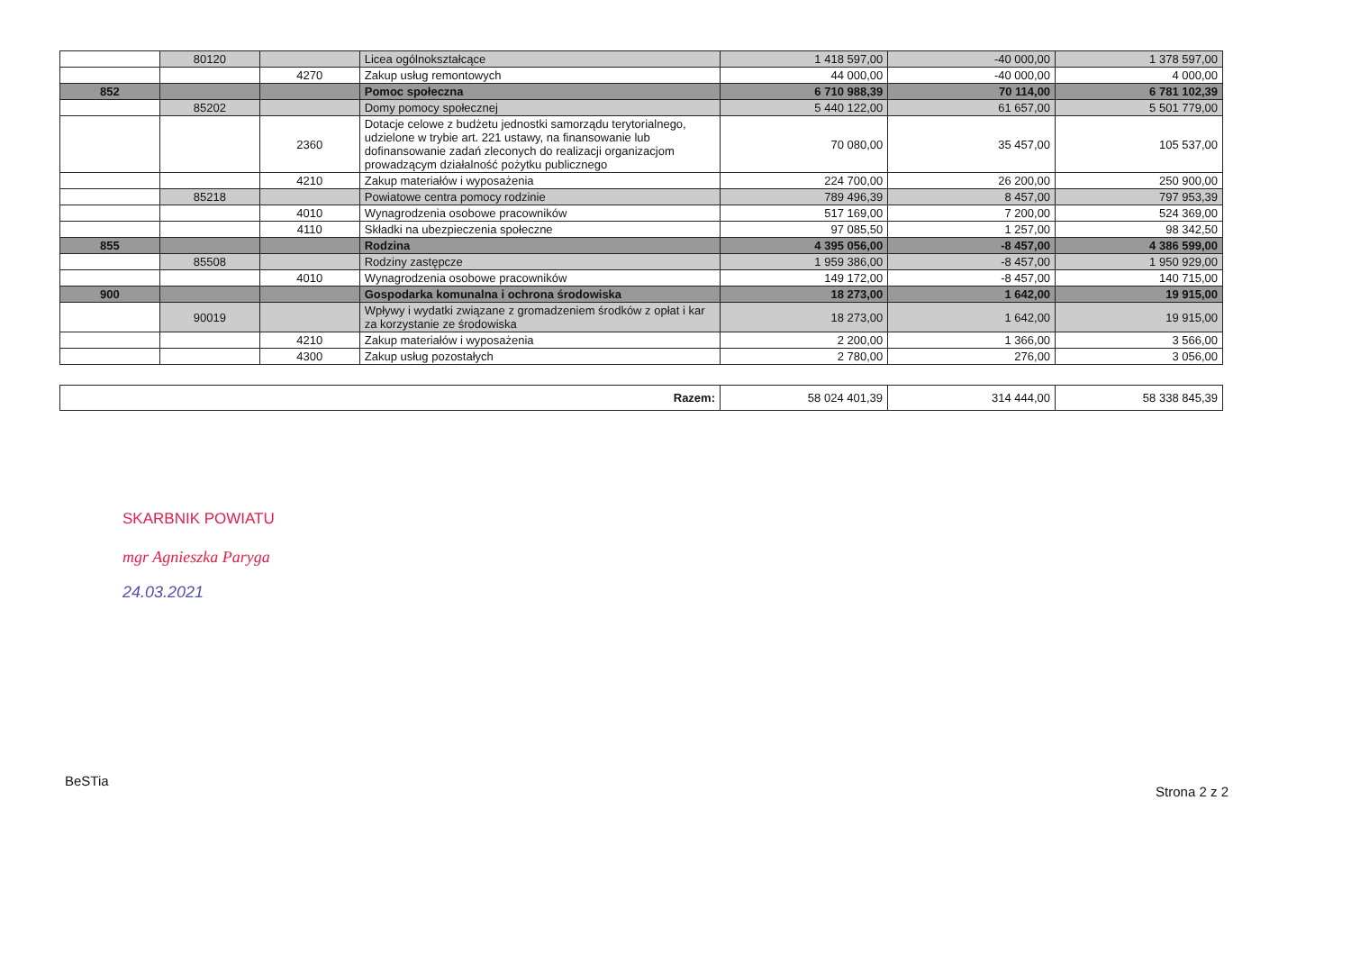| | 80120 | | Licea ogólnokształcące | 1 418 597,00 | -40 000,00 | 1 378 597,00 |
| | | 4270 | Zakup usług remontowych | 44 000,00 | -40 000,00 | 4 000,00 |
| 852 | | | Pomoc społeczna | 6 710 988,39 | 70 114,00 | 6 781 102,39 |
| | 85202 | | Domy pomocy społecznej | 5 440 122,00 | 61 657,00 | 5 501 779,00 |
| | | 2360 | Dotacje celowe z budżetu jednostki samorządu terytorialnego, udzielone w trybie art. 221 ustawy, na finansowanie lub dofinansowanie zadań zleconych do realizacji organizacjom prowadzącym działalność pożytku publicznego | 70 080,00 | 35 457,00 | 105 537,00 |
| | | 4210 | Zakup materiałów i wyposażenia | 224 700,00 | 26 200,00 | 250 900,00 |
| | 85218 | | Powiatowe centra pomocy rodzinie | 789 496,39 | 8 457,00 | 797 953,39 |
| | | 4010 | Wynagrodzenia osobowe pracowników | 517 169,00 | 7 200,00 | 524 369,00 |
| | | 4110 | Składki na ubezpieczenia społeczne | 97 085,50 | 1 257,00 | 98 342,50 |
| 855 | | | Rodzina | 4 395 056,00 | -8 457,00 | 4 386 599,00 |
| | 85508 | | Rodziny zastępcze | 1 959 386,00 | -8 457,00 | 1 950 929,00 |
| | | 4010 | Wynagrodzenia osobowe pracowników | 149 172,00 | -8 457,00 | 140 715,00 |
| 900 | | | Gospodarka komunalna i ochrona środowiska | 18 273,00 | 1 642,00 | 19 915,00 |
| | 90019 | | Wpływy i wydatki związane z gromadzeniem środków z opłat i kar za korzystanie ze środowiska | 18 273,00 | 1 642,00 | 19 915,00 |
| | | 4210 | Zakup materiałów i wyposażenia | 2 200,00 | 1 366,00 | 3 566,00 |
| | | 4300 | Zakup usług pozostałych | 2 780,00 | 276,00 | 3 056,00 |
| Razem: | 58 024 401,39 | 314 444,00 | 58 338 845,39 |
SKARBNIK POWIATU
mgr Agnieszka Paryga
24.03.2021
BeSTia Strona 2 z 2